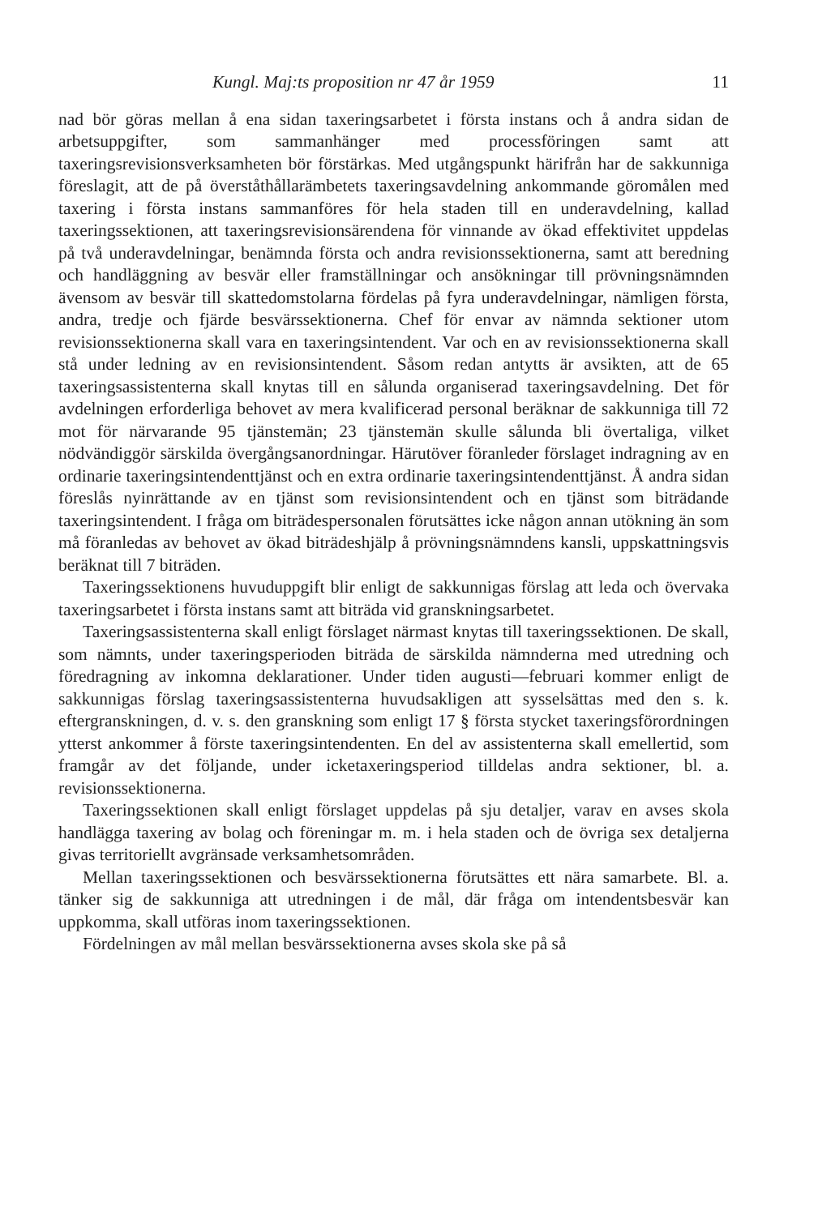Kungl. Maj:ts proposition nr 47 år 1959 11
nad bör göras mellan å ena sidan taxeringsarbetet i första instans och å andra sidan de arbetsuppgifter, som sammanhänger med processföringen samt att taxeringsrevisionsverksamheten bör förstärkas. Med utgångspunkt härifrån har de sakkunniga föreslagit, att de på överståthållarämbetets taxeringsavdelning ankommande göromålen med taxering i första instans sammanföres för hela staden till en underavdelning, kallad taxeringssektionen, att taxeringsrevisionsärendena för vinnande av ökad effektivitet uppdelas på två underavdelningar, benämnda första och andra revisionssektionerna, samt att beredning och handläggning av besvär eller framställningar och ansökningar till prövningsnämnden ävensom av besvär till skattedomstolarna fördelas på fyra underavdelningar, nämligen första, andra, tredje och fjärde besvärssektionerna. Chef för envar av nämnda sektioner utom revisionssektionerna skall vara en taxeringsintendent. Var och en av revisionssektionerna skall stå under ledning av en revisionsintendent. Såsom redan antytts är avsikten, att de 65 taxeringsassistenterna skall knytas till en sålunda organiserad taxeringsavdelning. Det för avdelningen erforderliga behovet av mera kvalificerad personal beräknar de sakkunniga till 72 mot för närvarande 95 tjänstemän; 23 tjänstemän skulle sålunda bli övertaliga, vilket nödvändiggör särskilda övergångsanordningar. Härutöver föranleder förslaget indragning av en ordinarie taxeringsintendenttjänst och en extra ordinarie taxeringsintendenttjänst. Å andra sidan föreslås nyinrättande av en tjänst som revisionsintendent och en tjänst som biträdande taxeringsintendent. I fråga om biträdespersonalen förutsättes icke någon annan utökning än som må föranledas av behovet av ökad biträdeshjälp å prövningsnämndens kansli, uppskattningsvis beräknat till 7 biträden.
Taxeringssektionens huvuduppgift blir enligt de sakkunnigas förslag att leda och övervaka taxeringsarbetet i första instans samt att biträda vid granskningsarbetet.
Taxeringsassistenterna skall enligt förslaget närmast knytas till taxeringssektionen. De skall, som nämnts, under taxeringsperioden biträda de särskilda nämnderna med utredning och föredragning av inkomna deklarationer. Under tiden augusti—februari kommer enligt de sakkunnigas förslag taxeringsassistenterna huvudsakligen att sysselsättas med den s. k. eftergranskningen, d. v. s. den granskning som enligt 17 § första stycket taxeringsförordningen ytterst ankommer å förste taxeringsintendenten. En del av assistenterna skall emellertid, som framgår av det följande, under icketaxeringsperiod tilldelas andra sektioner, bl. a. revisionssektionerna.
Taxeringssektionen skall enligt förslaget uppdelas på sju detaljer, varav en avses skola handlägga taxering av bolag och föreningar m. m. i hela staden och de övriga sex detaljerna givas territoriellt avgränsade verksamhetsområden.
Mellan taxeringssektionen och besvärssektionerna förutsättes ett nära samarbete. Bl. a. tänker sig de sakkunniga att utredningen i de mål, där fråga om intendentsbesvär kan uppkomma, skall utföras inom taxeringssektionen.
Fördelningen av mål mellan besvärssektionerna avses skola ske på så